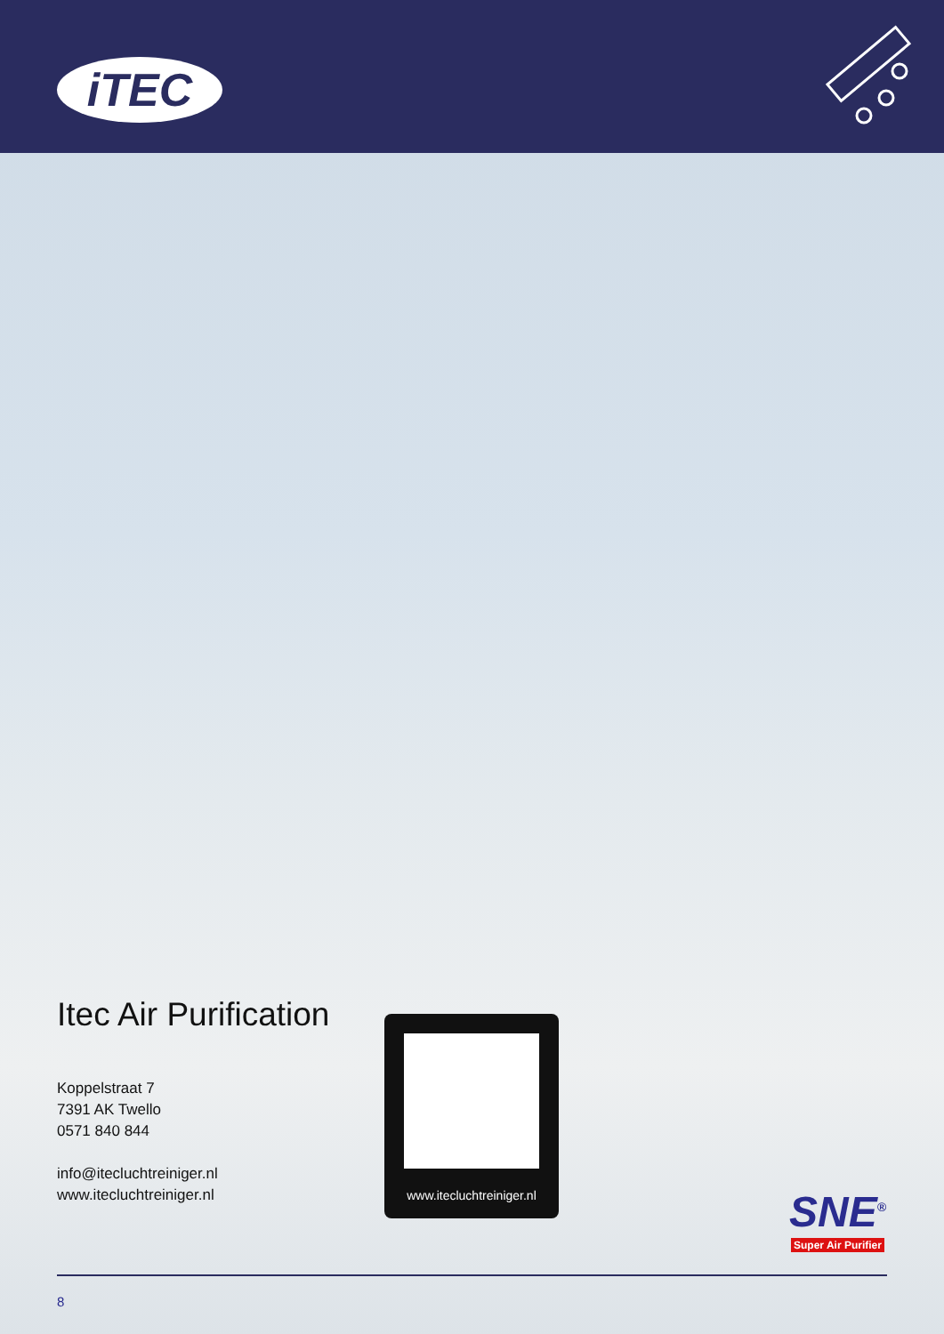iTEC
Itec Air Purification
Koppelstraat 7
7391 AK Twello
0571 840 844
info@itecluchtreiniger.nl
www.itecluchtreiniger.nl
www.itecluchtreiniger.nl
SNE<sup>®</sup>
Super Air Purifier
8